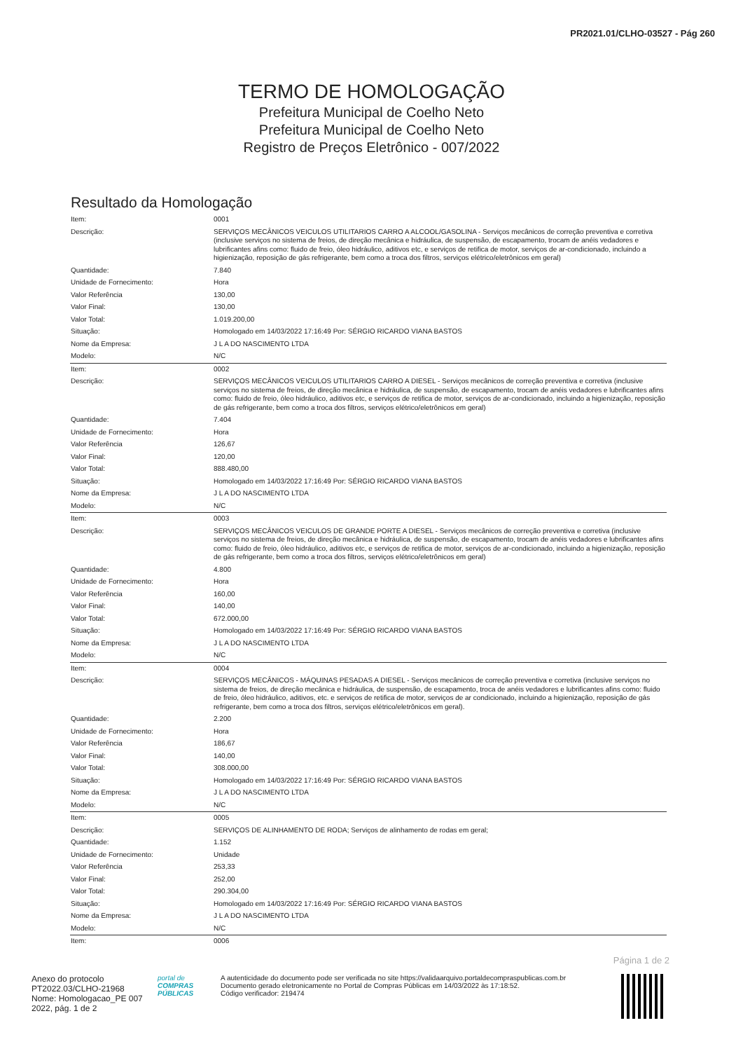PR2021.01/CLHO-03527 - Pág 260
TERMO DE HOMOLOGAÇÃO
Prefeitura Municipal de Coelho Neto
Prefeitura Municipal de Coelho Neto
Registro de Preços Eletrônico - 007/2022
Resultado da Homologação
| Item: | 0001 |
| Descrição: | SERVIÇOS MECÂNICOS VEICULOS UTILITARIOS CARRO A ALCOOL/GASOLINA - Serviços mecânicos de correção preventiva e corretiva (inclusive serviços no sistema de freios, de direção mecânica e hidráulica, de suspensão, de escapamento, trocam de anéis vedadores e lubrificantes afins como: fluido de freio, óleo hidráulico, aditivos etc, e serviços de retifica de motor, serviços de ar-condicionado, incluindo a higienização, reposição de gás refrigerante, bem como a troca dos filtros, serviços elétrico/eletrônicos em geral) |
| Quantidade: | 7.840 |
| Unidade de Fornecimento: | Hora |
| Valor Referência | 130,00 |
| Valor Final: | 130,00 |
| Valor Total: | 1.019.200,00 |
| Situação: | Homologado em 14/03/2022 17:16:49 Por: SÉRGIO RICARDO VIANA BASTOS |
| Nome da Empresa: | J L A DO NASCIMENTO LTDA |
| Modelo: | N/C |
| Item: | 0002 |
| Descrição: | SERVIÇOS MECÂNICOS VEICULOS UTILITARIOS CARRO A DIESEL - Serviços mecânicos de correção preventiva e corretiva (inclusive serviços no sistema de freios, de direção mecânica e hidráulica, de suspensão, de escapamento, trocam de anéis vedadores e lubrificantes afins como: fluido de freio, óleo hidráulico, aditivos etc, e serviços de retifica de motor, serviços de ar-condicionado, incluindo a higienização, reposição de gás refrigerante, bem como a troca dos filtros, serviços elétrico/eletrônicos em geral) |
| Quantidade: | 7.404 |
| Unidade de Fornecimento: | Hora |
| Valor Referência | 126,67 |
| Valor Final: | 120,00 |
| Valor Total: | 888.480,00 |
| Situação: | Homologado em 14/03/2022 17:16:49 Por: SÉRGIO RICARDO VIANA BASTOS |
| Nome da Empresa: | J L A DO NASCIMENTO LTDA |
| Modelo: | N/C |
| Item: | 0003 |
| Descrição: | SERVIÇOS MECÂNICOS VEICULOS DE GRANDE PORTE A DIESEL - Serviços mecânicos de correção preventiva e corretiva (inclusive serviços no sistema de freios, de direção mecânica e hidráulica, de suspensão, de escapamento, trocam de anéis vedadores e lubrificantes afins como: fluido de freio, óleo hidráulico, aditivos etc, e serviços de retifica de motor, serviços de ar-condicionado, incluindo a higienização, reposição de gás refrigerante, bem como a troca dos filtros, serviços elétrico/eletrônicos em geral) |
| Quantidade: | 4.800 |
| Unidade de Fornecimento: | Hora |
| Valor Referência | 160,00 |
| Valor Final: | 140,00 |
| Valor Total: | 672.000,00 |
| Situação: | Homologado em 14/03/2022 17:16:49 Por: SÉRGIO RICARDO VIANA BASTOS |
| Nome da Empresa: | J L A DO NASCIMENTO LTDA |
| Modelo: | N/C |
| Item: | 0004 |
| Descrição: | SERVIÇOS MECÂNICOS - MÁQUINAS PESADAS A DIESEL - Serviços mecânicos de correção preventiva e corretiva (inclusive serviços no sistema de freios, de direção mecânica e hidráulica, de suspensão, de escapamento, troca de anéis vedadores e lubrificantes afins como: fluido de freio, óleo hidráulico, aditivos, etc. e serviços de retifica de motor, serviços de ar condicionado, incluindo a higienização, reposição de gás refrigerante, bem como a troca dos filtros, serviços elétrico/eletrônicos em geral). |
| Quantidade: | 2.200 |
| Unidade de Fornecimento: | Hora |
| Valor Referência | 186,67 |
| Valor Final: | 140,00 |
| Valor Total: | 308.000,00 |
| Situação: | Homologado em 14/03/2022 17:16:49 Por: SÉRGIO RICARDO VIANA BASTOS |
| Nome da Empresa: | J L A DO NASCIMENTO LTDA |
| Modelo: | N/C |
| Item: | 0005 |
| Descrição: | SERVIÇOS DE ALINHAMENTO DE RODA; Serviços de alinhamento de rodas em geral; |
| Quantidade: | 1.152 |
| Unidade de Fornecimento: | Unidade |
| Valor Referência | 253,33 |
| Valor Final: | 252,00 |
| Valor Total: | 290.304,00 |
| Situação: | Homologado em 14/03/2022 17:16:49 Por: SÉRGIO RICARDO VIANA BASTOS |
| Nome da Empresa: | J L A DO NASCIMENTO LTDA |
| Modelo: | N/C |
| Item: | 0006 |
Página 1 de 2
Anexo do protocolo PT2022.03/CLHO-21968
Nome: Homologacao_PE 007 2022, pág. 1 de 2
portal de
COMPRAS PÚBLICAS
A autenticidade do documento pode ser verificada no site https://validaarquivo.portaldecompraspublicas.com.br
Documento gerado eletronicamente no Portal de Compras Públicas em 14/03/2022 às 17:18:52.
Código verificador: 219474